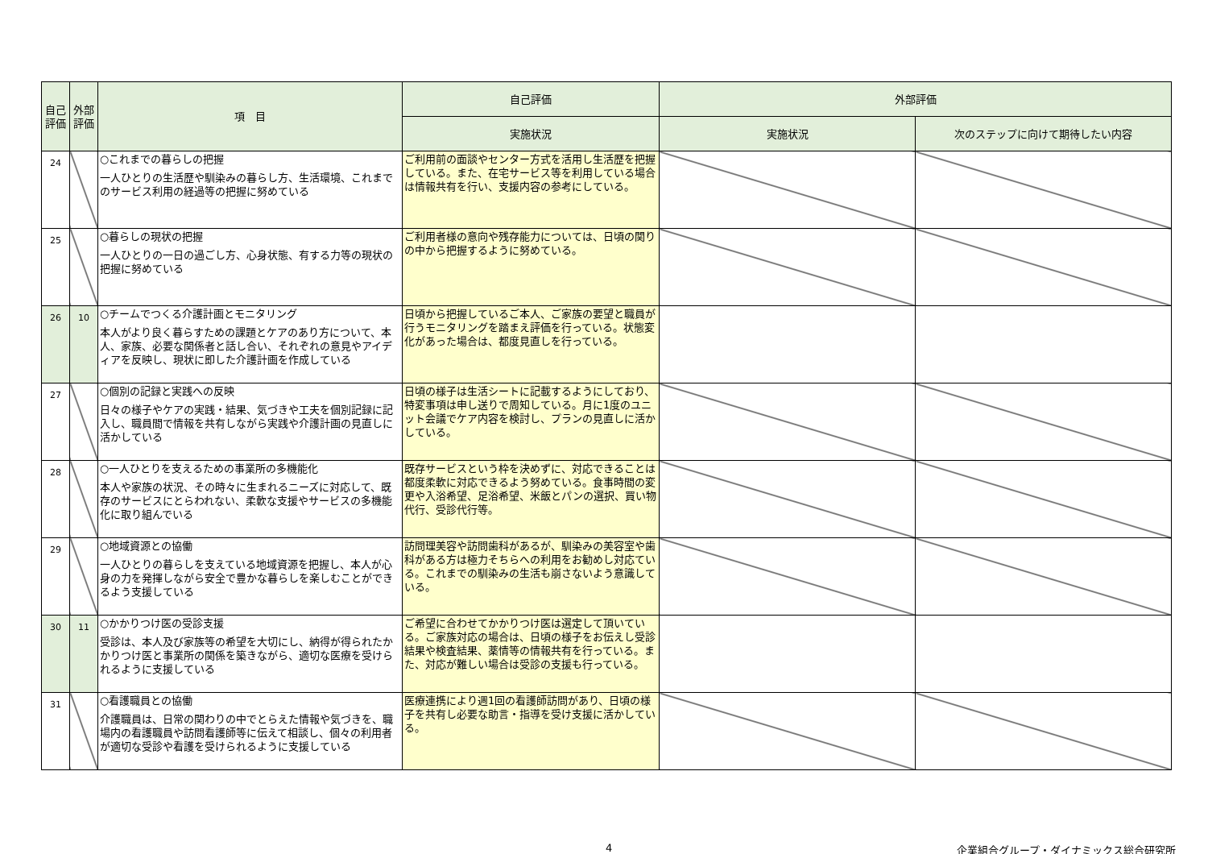| 自己評価 | 外部評価 | 項 目 | 自己評価 | 外部評価 | |
| --- | --- | --- | --- | --- | --- |
| | | | 実施状況 | 実施状況 | 次のステップに向けて期待したい内容 |
| 24 | | ○これまでの暮らしの把握 一人ひとりの生活歴や馴染みの暮らし方、生活環境、これまでのサービス利用の経過等の把握に努めている | ご利用前の面談やセンター方式を活用し生活歴を把握している。また、在宅サービス等を利用している場合は情報共有を行い、支援内容の参考にしている。 | | |
| 25 | | ○暮らしの現状の把握 一人ひとりの一日の過ごし方、心身状態、有する力等の現状の把握に努めている | ご利用者様の意向や残存能力については、日頃の関りの中から把握するように努めている。 | | |
| 26 | 10 | ○チームでつくる介護計画とモニタリング 本人がより良く暮らすための課題とケアのあり方について、本人、家族、必要な関係者と話し合い、それぞれの意見やアイディアを反映し、現状に即した介護計画を作成している | 日頃から把握しているご本人、ご家族の要望と職員が行うモニタリングを踏まえ評価を行っている。状態変化があった場合は、都度見直しを行っている。 | | |
| 27 | | ○個別の記録と実践への反映 日々の様子やケアの実践・結果、気づきや工夫を個別記録に記入し、職員間で情報を共有しながら実践や介護計画の見直しに活かしている | 日頃の様子は生活シートに記載するようにしており、特変事項は申し送りで周知している。月に1度のユニット会議でケア内容を検討し、プランの見直しに活かしている。 | | |
| 28 | | ○一人ひとりを支えるための事業所の多機能化 本人や家族の状況、その時々に生まれるニーズに対応して、既存のサービスにとらわれない、柔軟な支援やサービスの多機能化に取り組んでいる | 既存サービスという枠を決めずに、対応できることは都度柔軟に対応できるよう努めている。食事時間の変更や入浴希望、足浴希望、米飯とパンの選択、買い物代行、受診代行等。 | | |
| 29 | | ○地域資源との協働 一人ひとりの暮らしを支えている地域資源を把握し、本人が心身の力を発揮しながら安全で豊かな暮らしを楽しむことができるよう支援している | 訪問理美容や訪問歯科があるが、馴染みの美容室や歯科がある方は極力そちらへの利用をお勧めし対応ている。これまでの馴染みの生活も崩さないよう意識している。 | | |
| 30 | 11 | ○かかりつけ医の受診支援 受診は、本人及び家族等の希望を大切にし、納得が得られたかかりつけ医と事業所の関係を築きながら、適切な医療を受けられるように支援している | ご希望に合わせてかかりつけ医は選定して頂いている。ご家族対応の場合は、日頃の様子をお伝えし受診結果や検査結果、薬情等の情報共有を行っている。また、対応が難しい場合は受診の支援も行っている。 | | |
| 31 | | ○看護職員との協働 介護職員は、日常の関わりの中でとらえた情報や気づきを、職場内の看護職員や訪問看護師等に伝えて相談し、個々の利用者が適切な受診や看護を受けられるように支援している | 医療連携により週1回の看護師訪問があり、日頃の様子を共有し必要な助言・指導を受け支援に活かしている。 | | |
4 企業組合グループ・ダイナミックス総合研究所